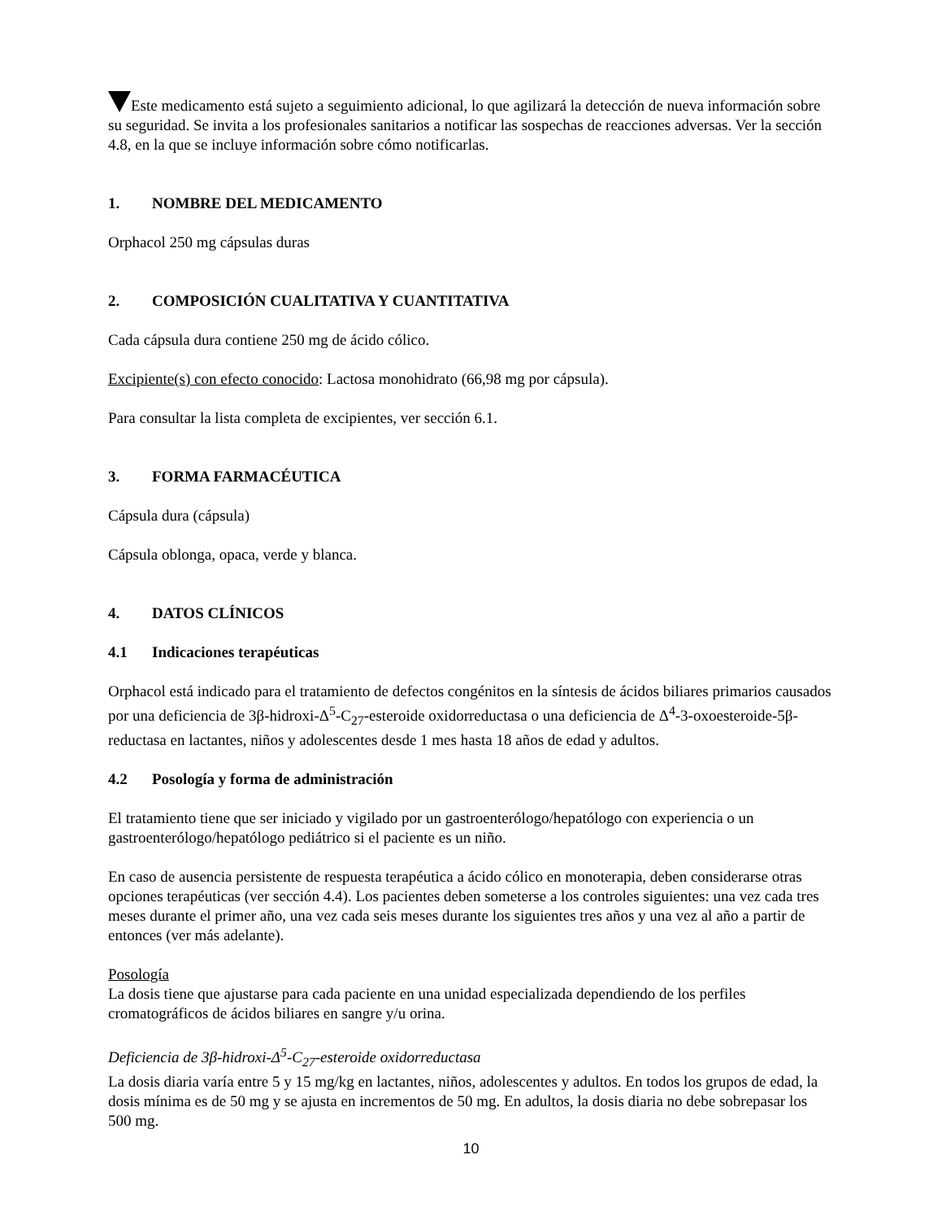Este medicamento está sujeto a seguimiento adicional, lo que agilizará la detección de nueva información sobre su seguridad. Se invita a los profesionales sanitarios a notificar las sospechas de reacciones adversas. Ver la sección 4.8, en la que se incluye información sobre cómo notificarlas.
1. NOMBRE DEL MEDICAMENTO
Orphacol 250 mg cápsulas duras
2. COMPOSICIÓN CUALITATIVA Y CUANTITATIVA
Cada cápsula dura contiene 250 mg de ácido cólico.
Excipiente(s) con efecto conocido: Lactosa monohidrato (66,98 mg por cápsula).
Para consultar la lista completa de excipientes, ver sección 6.1.
3. FORMA FARMACÉUTICA
Cápsula dura (cápsula)
Cápsula oblonga, opaca, verde y blanca.
4. DATOS CLÍNICOS
4.1 Indicaciones terapéuticas
Orphacol está indicado para el tratamiento de defectos congénitos en la síntesis de ácidos biliares primarios causados por una deficiencia de 3β-hidroxi-Δ<sup>5</sup>-C<sub>27</sub>-esteroide oxidorreductasa o una deficiencia de Δ<sup>4</sup>-3-oxoesteroide-5β-reductasa en lactantes, niños y adolescentes desde 1 mes hasta 18 años de edad y adultos.
4.2 Posología y forma de administración
El tratamiento tiene que ser iniciado y vigilado por un gastroenterólogo/hepatólogo con experiencia o un gastroenterólogo/hepatólogo pediátrico si el paciente es un niño.
En caso de ausencia persistente de respuesta terapéutica a ácido cólico en monoterapia, deben considerarse otras opciones terapéuticas (ver sección 4.4). Los pacientes deben someterse a los controles siguientes: una vez cada tres meses durante el primer año, una vez cada seis meses durante los siguientes tres años y una vez al año a partir de entonces (ver más adelante).
Posología
La dosis tiene que ajustarse para cada paciente en una unidad especializada dependiendo de los perfiles cromatográficos de ácidos biliares en sangre y/u orina.
Deficiencia de 3β-hidroxi-Δ<sup>5</sup>-C<sub>27</sub>-esteroide oxidorreductasa
La dosis diaria varía entre 5 y 15 mg/kg en lactantes, niños, adolescentes y adultos. En todos los grupos de edad, la dosis mínima es de 50 mg y se ajusta en incrementos de 50 mg. En adultos, la dosis diaria no debe sobrepasar los 500 mg.
10